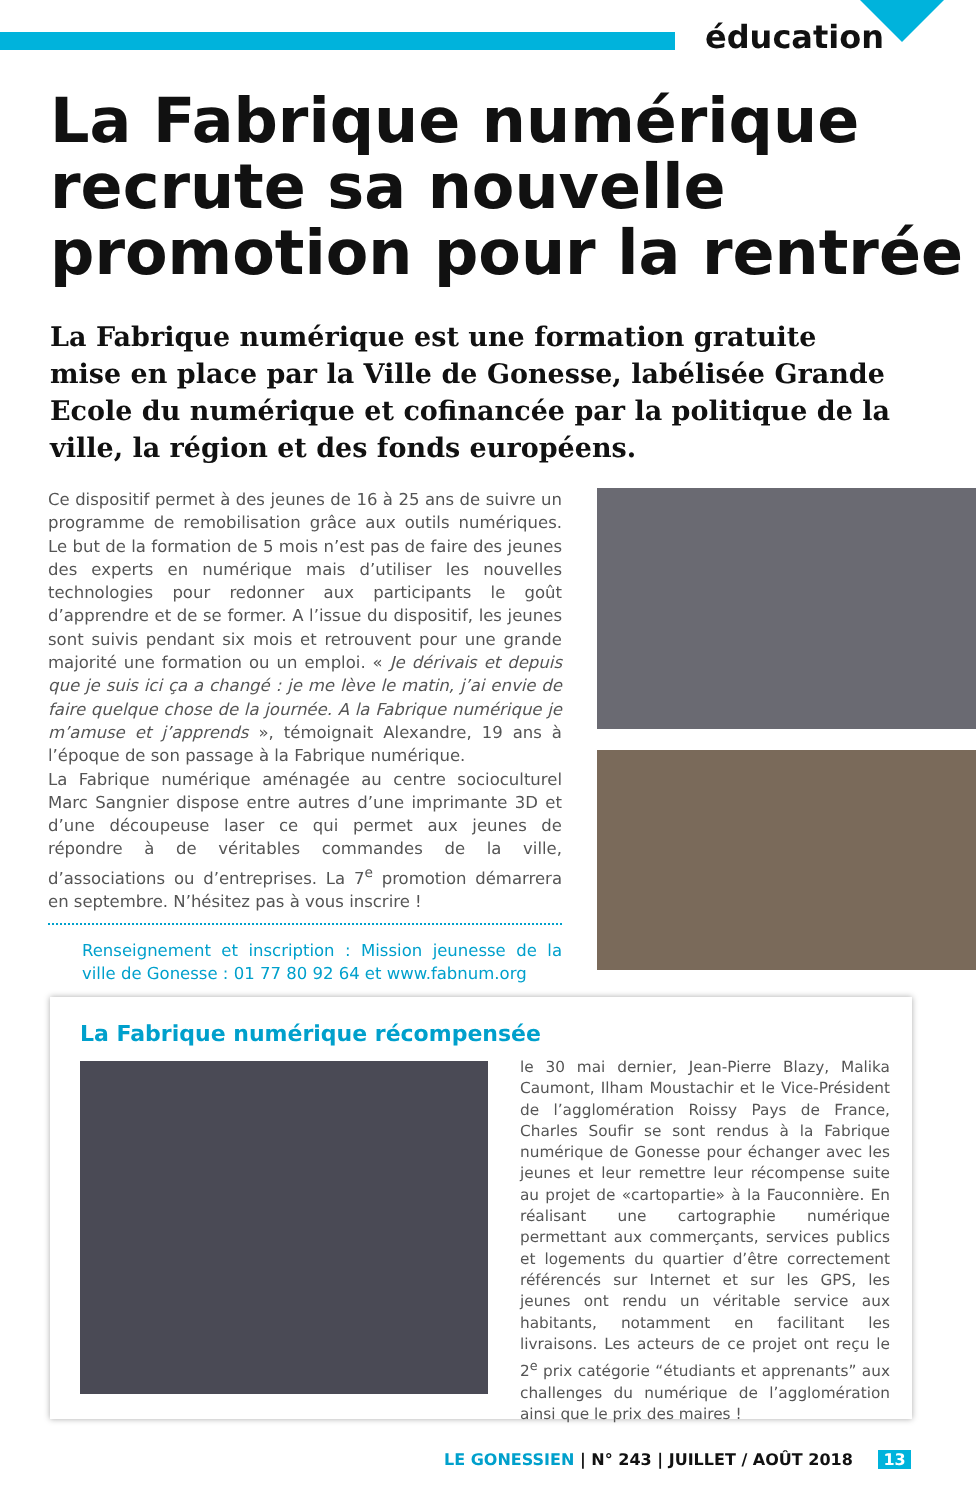éducation
La Fabrique numérique
recrute sa nouvelle
promotion pour la rentrée
La Fabrique numérique est une formation gratuite mise en place par la Ville de Gonesse, labélisée Grande Ecole du numérique et cofinancée par la politique de la ville, la région et des fonds européens.
Ce dispositif permet à des jeunes de 16 à 25 ans de suivre un programme de remobilisation grâce aux outils numériques. Le but de la formation de 5 mois n’est pas de faire des jeunes des experts en numérique mais d’utiliser les nouvelles technologies pour redonner aux participants le goût d’apprendre et de se former. A l’issue du dispositif, les jeunes sont suivis pendant six mois et retrouvent pour une grande majorité une formation ou un emploi. « Je dérivais et depuis que je suis ici ça a changé : je me lève le matin, j’ai envie de faire quelque chose de la journée. A la Fabrique numérique je m’amuse et j’apprends », témoignait Alexandre, 19 ans à l’époque de son passage à la Fabrique numérique.
La Fabrique numérique aménagée au centre socioculturel Marc Sangnier dispose entre autres d’une imprimante 3D et d’une découpeuse laser ce qui permet aux jeunes de répondre à de véritables commandes de la ville, d’associations ou d’entreprises. La 7<sup>e</sup> promotion démarrera en septembre. N’hésitez pas à vous inscrire !
Renseignement et inscription : Mission jeunesse de la ville de Gonesse : 01 77 80 92 64 et www.fabnum.org
La Fabrique numérique récompensée
le 30 mai dernier, Jean-Pierre Blazy, Malika Caumont, Ilham Moustachir et le Vice-Président de l’agglomération Roissy Pays de France, Charles Soufir se sont rendus à la Fabrique numérique de Gonesse pour échanger avec les jeunes et leur remettre leur récompense suite au projet de «cartopartie» à la Fauconnière. En réalisant une cartographie numérique permettant aux commerçants, services publics et logements du quartier d’être correctement référencés sur Internet et sur les GPS, les jeunes ont rendu un véritable service aux habitants, notamment en facilitant les livraisons. Les acteurs de ce projet ont reçu le 2<sup>e</sup> prix catégorie “étudiants et apprenants” aux challenges du numérique de l’agglomération ainsi que le prix des maires !
LE GONESSIEN | N° 243 | JUILLET / AOÛT 2018 13